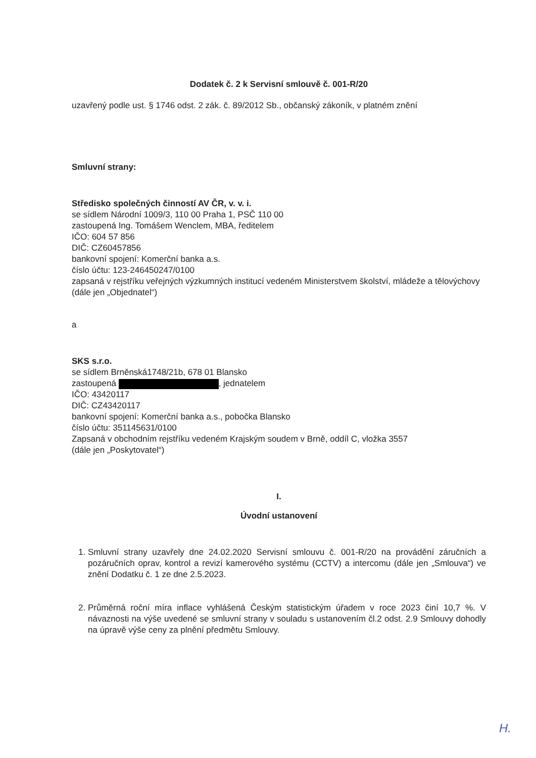Dodatek č. 2 k Servisní smlouvě č. 001-R/20
uzavřený podle ust. § 1746 odst. 2 zák. č. 89/2012 Sb., občanský zákoník, v platném znění
Smluvní strany:
Středisko společných činností AV ČR, v. v. i.
se sídlem Národní 1009/3, 110 00 Praha 1, PSČ 110 00
zastoupená Ing. Tomášem Wenclem, MBA, ředitelem
IČO: 604 57 856
DIČ: CZ60457856
bankovní spojení: Komerční banka a.s.
číslo účtu: 123-246450247/0100
zapsaná v rejstříku veřejných výzkumných institucí vedeném Ministerstvem školství, mládeže a tělovýchovy
(dále jen „Objednatel“)
a
SKS s.r.o.
se sídlem Brněnská1748/21b, 678 01 Blansko
zastoupená , jednatelem
IČO: 43420117
DIČ: CZ43420117
bankovní spojení: Komerční banka a.s., pobočka Blansko
číslo účtu: 351145631/0100
Zapsaná v obchodním rejstříku vedeném Krajským soudem v Brně, oddíl C, vložka 3557
(dále jen „Poskytovatel“)
I.
Úvodní ustanovení
1. Smluvní strany uzavřely dne 24.02.2020 Servisní smlouvu č. 001-R/20 na provádění záručních a pozáručních oprav, kontrol a revizí kamerového systému (CCTV) a intercomu (dále jen „Smlouva“) ve znění Dodatku č. 1 ze dne 2.5.2023.
2. Průměrná roční míra inflace vyhlášená Českým statistickým úřadem v roce 2023 činí 10,7 %. V návaznosti na výše uvedené se smluvní strany v souladu s ustanovením čl.2 odst. 2.9 Smlouvy dohodly na úpravě výše ceny za plnění předmětu Smlouvy.
H.